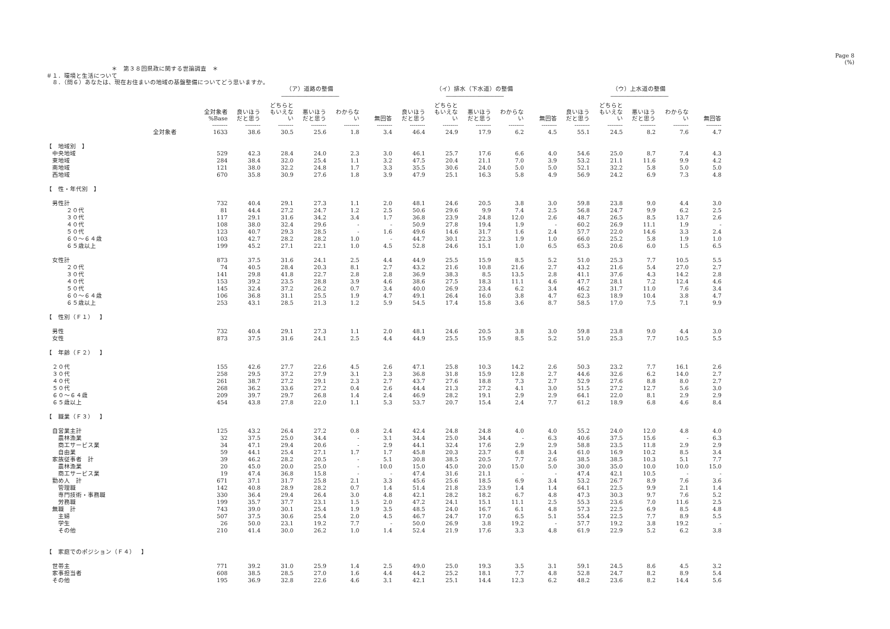Page 8
(%)
＊　第３８回県政に関する世論調査　＊
＃１．環境と生活について
　８．（問６）あなたは、現在お住まいの地域の基盤整備についてどう思いますか。
| | | （ア）道路の整備 | | | | | （イ）排水（下水道）の整備 | | | | | （ウ）上水道の整備 | | | | |
| --- | --- | --- | --- | --- | --- | --- | --- | --- | --- | --- | --- | --- | --- | --- | --- | --- |
| | | -------------------------------------------- | | | | | -------------------------------------------- | | | | | -------------------------------------------- | | | | |
| | 全対象者 %Base | 良いほう だと思う | どちらと もいえな い | 悪いほう だと思う | わからな い | 無回答 | 良いほう だと思う | どちらと もいえな い | 悪いほう だと思う | わからな い | 無回答 | 良いほう だと思う | どちらと もいえな い | 悪いほう だと思う | わからな い | 無回答 |
| | -------- | -------- | -------- | -------- | -------- | -------- | -------- | -------- | -------- | -------- | -------- | -------- | -------- | -------- | -------- | -------- |
| 全対象者 | 1633 | 38.6 | 30.5 | 25.6 | 1.8 | 3.4 | 46.4 | 24.9 | 17.9 | 6.2 | 4.5 | 55.1 | 24.5 | 8.2 | 7.6 | 4.7 |
| 【 地域別 】 | | | | | | | | | | | | | | | | |
| 中央地域 | 529 | 42.3 | 28.4 | 24.0 | 2.3 | 3.0 | 46.1 | 25.7 | 17.6 | 6.6 | 4.0 | 54.6 | 25.0 | 8.7 | 7.4 | 4.3 |
| 東地域 | 284 | 38.4 | 32.0 | 25.4 | 1.1 | 3.2 | 47.5 | 20.4 | 21.1 | 7.0 | 3.9 | 53.2 | 21.1 | 11.6 | 9.9 | 4.2 |
| 南地域 | 121 | 38.0 | 32.2 | 24.8 | 1.7 | 3.3 | 35.5 | 30.6 | 24.0 | 5.0 | 5.0 | 52.1 | 32.2 | 5.8 | 5.0 | 5.0 |
| 西地域 | 670 | 35.8 | 30.9 | 27.6 | 1.8 | 3.9 | 47.9 | 25.1 | 16.3 | 5.8 | 4.9 | 56.9 | 24.2 | 6.9 | 7.3 | 4.8 |
| 【 性・年代別 】 | | | | | | | | | | | | | | | | |
| 男性計 | 732 | 40.4 | 29.1 | 27.3 | 1.1 | 2.0 | 48.1 | 24.6 | 20.5 | 3.8 | 3.0 | 59.8 | 23.8 | 9.0 | 4.4 | 3.0 |
| ２０代 | 81 | 44.4 | 27.2 | 24.7 | 1.2 | 2.5 | 50.6 | 29.6 | 9.9 | 7.4 | 2.5 | 56.8 | 24.7 | 9.9 | 6.2 | 2.5 |
| ３０代 | 117 | 29.1 | 31.6 | 34.2 | 3.4 | 1.7 | 36.8 | 23.9 | 24.8 | 12.0 | 2.6 | 48.7 | 26.5 | 8.5 | 13.7 | 2.6 |
| ４０代 | 108 | 38.0 | 32.4 | 29.6 | - | - | 50.9 | 27.8 | 19.4 | 1.9 | - | 60.2 | 26.9 | 11.1 | 1.9 | - |
| ５０代 | 123 | 40.7 | 29.3 | 28.5 | - | 1.6 | 49.6 | 14.6 | 31.7 | 1.6 | 2.4 | 57.7 | 22.0 | 14.6 | 3.3 | 2.4 |
| ６０～６４歳 | 103 | 42.7 | 28.2 | 28.2 | 1.0 | - | 44.7 | 30.1 | 22.3 | 1.9 | 1.0 | 66.0 | 25.2 | 5.8 | 1.9 | 1.0 |
| ６５歳以上 | 199 | 45.2 | 27.1 | 22.1 | 1.0 | 4.5 | 52.8 | 24.6 | 15.1 | 1.0 | 6.5 | 65.3 | 20.6 | 6.0 | 1.5 | 6.5 |
| 女性計 | 873 | 37.5 | 31.6 | 24.1 | 2.5 | 4.4 | 44.9 | 25.5 | 15.9 | 8.5 | 5.2 | 51.0 | 25.3 | 7.7 | 10.5 | 5.5 |
| ２０代 | 74 | 40.5 | 28.4 | 20.3 | 8.1 | 2.7 | 43.2 | 21.6 | 10.8 | 21.6 | 2.7 | 43.2 | 21.6 | 5.4 | 27.0 | 2.7 |
| ３０代 | 141 | 29.8 | 41.8 | 22.7 | 2.8 | 2.8 | 36.9 | 38.3 | 8.5 | 13.5 | 2.8 | 41.1 | 37.6 | 4.3 | 14.2 | 2.8 |
| ４０代 | 153 | 39.2 | 23.5 | 28.8 | 3.9 | 4.6 | 38.6 | 27.5 | 18.3 | 11.1 | 4.6 | 47.7 | 28.1 | 7.2 | 12.4 | 4.6 |
| ５０代 | 145 | 32.4 | 37.2 | 26.2 | 0.7 | 3.4 | 40.0 | 26.9 | 23.4 | 6.2 | 3.4 | 46.2 | 31.7 | 11.0 | 7.6 | 3.4 |
| ６０～６４歳 | 106 | 36.8 | 31.1 | 25.5 | 1.9 | 4.7 | 49.1 | 26.4 | 16.0 | 3.8 | 4.7 | 62.3 | 18.9 | 10.4 | 3.8 | 4.7 |
| ６５歳以上 | 253 | 43.1 | 28.5 | 21.3 | 1.2 | 5.9 | 54.5 | 17.4 | 15.8 | 3.6 | 8.7 | 58.5 | 17.0 | 7.5 | 7.1 | 9.9 |
| 【 性別（Ｆ１） 】 | | | | | | | | | | | | | | | | |
| 男性 | 732 | 40.4 | 29.1 | 27.3 | 1.1 | 2.0 | 48.1 | 24.6 | 20.5 | 3.8 | 3.0 | 59.8 | 23.8 | 9.0 | 4.4 | 3.0 |
| 女性 | 873 | 37.5 | 31.6 | 24.1 | 2.5 | 4.4 | 44.9 | 25.5 | 15.9 | 8.5 | 5.2 | 51.0 | 25.3 | 7.7 | 10.5 | 5.5 |
| 【 年齢（Ｆ２） 】 | | | | | | | | | | | | | | | | |
| ２０代 | 155 | 42.6 | 27.7 | 22.6 | 4.5 | 2.6 | 47.1 | 25.8 | 10.3 | 14.2 | 2.6 | 50.3 | 23.2 | 7.7 | 16.1 | 2.6 |
| ３０代 | 258 | 29.5 | 37.2 | 27.9 | 3.1 | 2.3 | 36.8 | 31.8 | 15.9 | 12.8 | 2.7 | 44.6 | 32.6 | 6.2 | 14.0 | 2.7 |
| ４０代 | 261 | 38.7 | 27.2 | 29.1 | 2.3 | 2.7 | 43.7 | 27.6 | 18.8 | 7.3 | 2.7 | 52.9 | 27.6 | 8.8 | 8.0 | 2.7 |
| ５０代 | 268 | 36.2 | 33.6 | 27.2 | 0.4 | 2.6 | 44.4 | 21.3 | 27.2 | 4.1 | 3.0 | 51.5 | 27.2 | 12.7 | 5.6 | 3.0 |
| ６０～６４歳 | 209 | 39.7 | 29.7 | 26.8 | 1.4 | 2.4 | 46.9 | 28.2 | 19.1 | 2.9 | 2.9 | 64.1 | 22.0 | 8.1 | 2.9 | 2.9 |
| ６５歳以上 | 454 | 43.8 | 27.8 | 22.0 | 1.1 | 5.3 | 53.7 | 20.7 | 15.4 | 2.4 | 7.7 | 61.2 | 18.9 | 6.8 | 4.6 | 8.4 |
| 【 職業（Ｆ３） 】 | | | | | | | | | | | | | | | | |
| 自営業主計 | 125 | 43.2 | 26.4 | 27.2 | 0.8 | 2.4 | 42.4 | 24.8 | 24.8 | 4.0 | 4.0 | 55.2 | 24.0 | 12.0 | 4.8 | 4.0 |
| 農林漁業 | 32 | 37.5 | 25.0 | 34.4 | - | 3.1 | 34.4 | 25.0 | 34.4 | - | 6.3 | 40.6 | 37.5 | 15.6 | - | 6.3 |
| 商工サービス業 | 34 | 47.1 | 29.4 | 20.6 | - | 2.9 | 44.1 | 32.4 | 17.6 | 2.9 | 2.9 | 58.8 | 23.5 | 11.8 | 2.9 | 2.9 |
| 自由業 | 59 | 44.1 | 25.4 | 27.1 | 1.7 | 1.7 | 45.8 | 20.3 | 23.7 | 6.8 | 3.4 | 61.0 | 16.9 | 10.2 | 8.5 | 3.4 |
| 家族従事者 計 | 39 | 46.2 | 28.2 | 20.5 | - | 5.1 | 30.8 | 38.5 | 20.5 | 7.7 | 2.6 | 38.5 | 38.5 | 10.3 | 5.1 | 7.7 |
| 農林漁業 | 20 | 45.0 | 20.0 | 25.0 | - | 10.0 | 15.0 | 45.0 | 20.0 | 15.0 | 5.0 | 30.0 | 35.0 | 10.0 | 10.0 | 15.0 |
| 商工サービス業 | 19 | 47.4 | 36.8 | 15.8 | - | - | 47.4 | 31.6 | 21.1 | - | - | 47.4 | 42.1 | 10.5 | - | - |
| 勤め人 計 | 671 | 37.1 | 31.7 | 25.8 | 2.1 | 3.3 | 45.6 | 25.6 | 18.5 | 6.9 | 3.4 | 53.2 | 26.7 | 8.9 | 7.6 | 3.6 |
| 管理職 | 142 | 40.8 | 28.9 | 28.2 | 0.7 | 1.4 | 51.4 | 21.8 | 23.9 | 1.4 | 1.4 | 64.1 | 22.5 | 9.9 | 2.1 | 1.4 |
| 専門技術・事務職 | 330 | 36.4 | 29.4 | 26.4 | 3.0 | 4.8 | 42.1 | 28.2 | 18.2 | 6.7 | 4.8 | 47.3 | 30.3 | 9.7 | 7.6 | 5.2 |
| 労務職 | 199 | 35.7 | 37.7 | 23.1 | 1.5 | 2.0 | 47.2 | 24.1 | 15.1 | 11.1 | 2.5 | 55.3 | 23.6 | 7.0 | 11.6 | 2.5 |
| 無職 計 | 743 | 39.0 | 30.1 | 25.4 | 1.9 | 3.5 | 48.5 | 24.0 | 16.7 | 6.1 | 4.8 | 57.3 | 22.5 | 6.9 | 8.5 | 4.8 |
| 主婦 | 507 | 37.5 | 30.6 | 25.4 | 2.0 | 4.5 | 46.7 | 24.7 | 17.0 | 6.5 | 5.1 | 55.4 | 22.5 | 7.7 | 8.9 | 5.5 |
| 学生 | 26 | 50.0 | 23.1 | 19.2 | 7.7 | - | 50.0 | 26.9 | 3.8 | 19.2 | - | 57.7 | 19.2 | 3.8 | 19.2 | - |
| その他 | 210 | 41.4 | 30.0 | 26.2 | 1.0 | 1.4 | 52.4 | 21.9 | 17.6 | 3.3 | 4.8 | 61.9 | 22.9 | 5.2 | 6.2 | 3.8 |
| 【 家庭でのポジション（Ｆ４） 】 | | | | | | | | | | | | | | | | |
| 世帯主 | 771 | 39.2 | 31.0 | 25.9 | 1.4 | 2.5 | 49.0 | 25.0 | 19.3 | 3.5 | 3.1 | 59.1 | 24.5 | 8.6 | 4.5 | 3.2 |
| 家事担当者 | 608 | 38.5 | 28.5 | 27.0 | 1.6 | 4.4 | 44.2 | 25.2 | 18.1 | 7.7 | 4.8 | 52.8 | 24.7 | 8.2 | 8.9 | 5.4 |
| その他 | 195 | 36.9 | 32.8 | 22.6 | 4.6 | 3.1 | 42.1 | 25.1 | 14.4 | 12.3 | 6.2 | 48.2 | 23.6 | 8.2 | 14.4 | 5.6 |